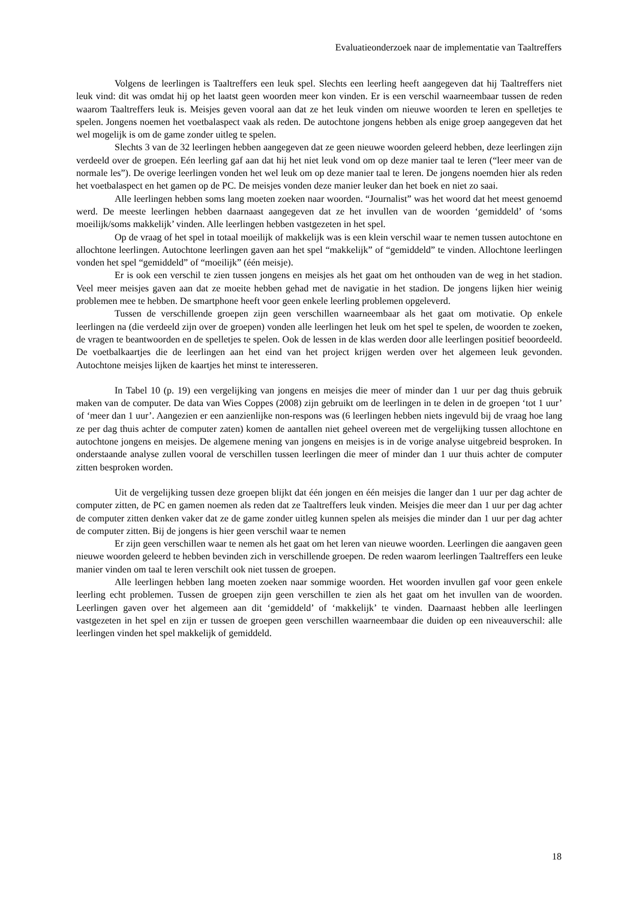Evaluatieonderzoek naar de implementatie van Taaltreffers
Volgens de leerlingen is Taaltreffers een leuk spel. Slechts een leerling heeft aangegeven dat hij Taaltreffers niet leuk vind: dit was omdat hij op het laatst geen woorden meer kon vinden. Er is een verschil waarneembaar tussen de reden waarom Taaltreffers leuk is. Meisjes geven vooral aan dat ze het leuk vinden om nieuwe woorden te leren en spelletjes te spelen. Jongens noemen het voetbalaspect vaak als reden. De autochtone jongens hebben als enige groep aangegeven dat het wel mogelijk is om de game zonder uitleg te spelen.
Slechts 3 van de 32 leerlingen hebben aangegeven dat ze geen nieuwe woorden geleerd hebben, deze leerlingen zijn verdeeld over de groepen. Eén leerling gaf aan dat hij het niet leuk vond om op deze manier taal te leren (“leer meer van de normale les”). De overige leerlingen vonden het wel leuk om op deze manier taal te leren. De jongens noemden hier als reden het voetbalaspect en het gamen op de PC. De meisjes vonden deze manier leuker dan het boek en niet zo saai.
Alle leerlingen hebben soms lang moeten zoeken naar woorden. “Journalist” was het woord dat het meest genoemd werd. De meeste leerlingen hebben daarnaast aangegeven dat ze het invullen van de woorden ‘gemiddeld’ of ‘soms moeilijk/soms makkelijk’ vinden. Alle leerlingen hebben vastgezeten in het spel.
Op de vraag of het spel in totaal moeilijk of makkelijk was is een klein verschil waar te nemen tussen autochtone en allochtone leerlingen. Autochtone leerlingen gaven aan het spel “makkelijk” of “gemiddeld” te vinden. Allochtone leerlingen vonden het spel “gemiddeld” of “moeilijk” (één meisje).
Er is ook een verschil te zien tussen jongens en meisjes als het gaat om het onthouden van de weg in het stadion. Veel meer meisjes gaven aan dat ze moeite hebben gehad met de navigatie in het stadion. De jongens lijken hier weinig problemen mee te hebben. De smartphone heeft voor geen enkele leerling problemen opgeleverd.
Tussen de verschillende groepen zijn geen verschillen waarneembaar als het gaat om motivatie. Op enkele leerlingen na (die verdeeld zijn over de groepen) vonden alle leerlingen het leuk om het spel te spelen, de woorden te zoeken, de vragen te beantwoorden en de spelletjes te spelen. Ook de lessen in de klas werden door alle leerlingen positief beoordeeld. De voetbalkaartjes die de leerlingen aan het eind van het project krijgen werden over het algemeen leuk gevonden. Autochtone meisjes lijken de kaartjes het minst te interesseren.
In Tabel 10 (p. 19) een vergelijking van jongens en meisjes die meer of minder dan 1 uur per dag thuis gebruik maken van de computer. De data van Wies Coppes (2008) zijn gebruikt om de leerlingen in te delen in de groepen ‘tot 1 uur’ of ‘meer dan 1 uur’. Aangezien er een aanzienlijke non-respons was (6 leerlingen hebben niets ingevuld bij de vraag hoe lang ze per dag thuis achter de computer zaten) komen de aantallen niet geheel overeen met de vergelijking tussen allochtone en autochtone jongens en meisjes. De algemene mening van jongens en meisjes is in de vorige analyse uitgebreid besproken. In onderstaande analyse zullen vooral de verschillen tussen leerlingen die meer of minder dan 1 uur thuis achter de computer zitten besproken worden.
Uit de vergelijking tussen deze groepen blijkt dat één jongen en één meisjes die langer dan 1 uur per dag achter de computer zitten, de PC en gamen noemen als reden dat ze Taaltreffers leuk vinden. Meisjes die meer dan 1 uur per dag achter de computer zitten denken vaker dat ze de game zonder uitleg kunnen spelen als meisjes die minder dan 1 uur per dag achter de computer zitten. Bij de jongens is hier geen verschil waar te nemen
Er zijn geen verschillen waar te nemen als het gaat om het leren van nieuwe woorden. Leerlingen die aangaven geen nieuwe woorden geleerd te hebben bevinden zich in verschillende groepen. De reden waarom leerlingen Taaltreffers een leuke manier vinden om taal te leren verschilt ook niet tussen de groepen.
Alle leerlingen hebben lang moeten zoeken naar sommige woorden. Het woorden invullen gaf voor geen enkele leerling echt problemen. Tussen de groepen zijn geen verschillen te zien als het gaat om het invullen van de woorden. Leerlingen gaven over het algemeen aan dit ‘gemiddeld’ of ‘makkelijk’ te vinden. Daarnaast hebben alle leerlingen vastgezeten in het spel en zijn er tussen de groepen geen verschillen waarneembaar die duiden op een niveauverschil: alle leerlingen vinden het spel makkelijk of gemiddeld.
18